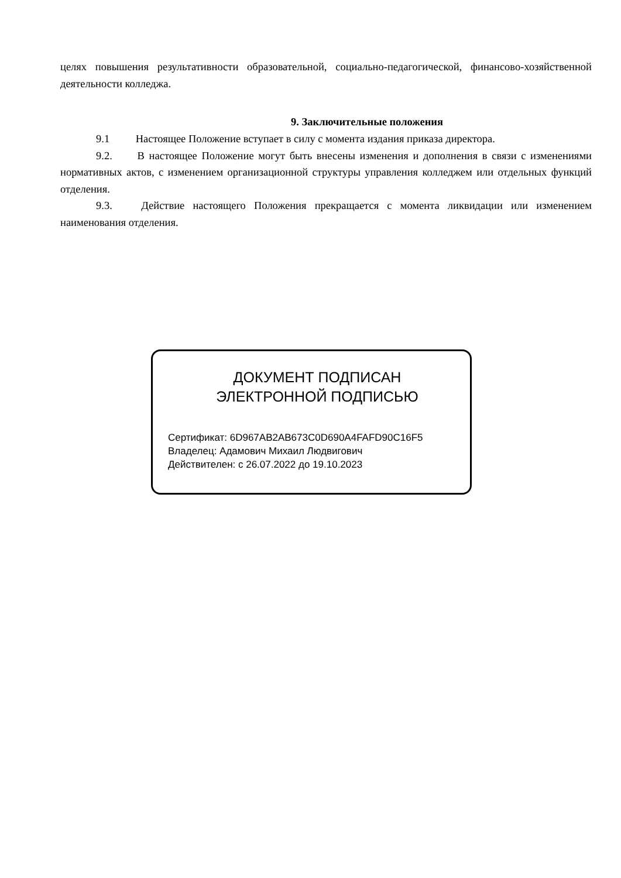целях повышения результативности образовательной, социально-педагогической, финансово-хозяйственной деятельности колледжа.
9. Заключительные положения
9.1 Настоящее Положение вступает в силу с момента издания приказа директора.
9.2. В настоящее Положение могут быть внесены изменения и дополнения в связи с изменениями нормативных актов, с изменением организационной структуры управления колледжем или отдельных функций отделения.
9.3. Действие настоящего Положения прекращается с момента ликвидации или изменением наименования отделения.
ДОКУМЕНТ ПОДПИСАН
ЭЛЕКТРОННОЙ ПОДПИСЬЮ
Сертификат: 6D967AB2AB673C0D690A4FAFD90C16F5
Владелец: Адамович Михаил Людвигович
Действителен: с 26.07.2022 до 19.10.2023